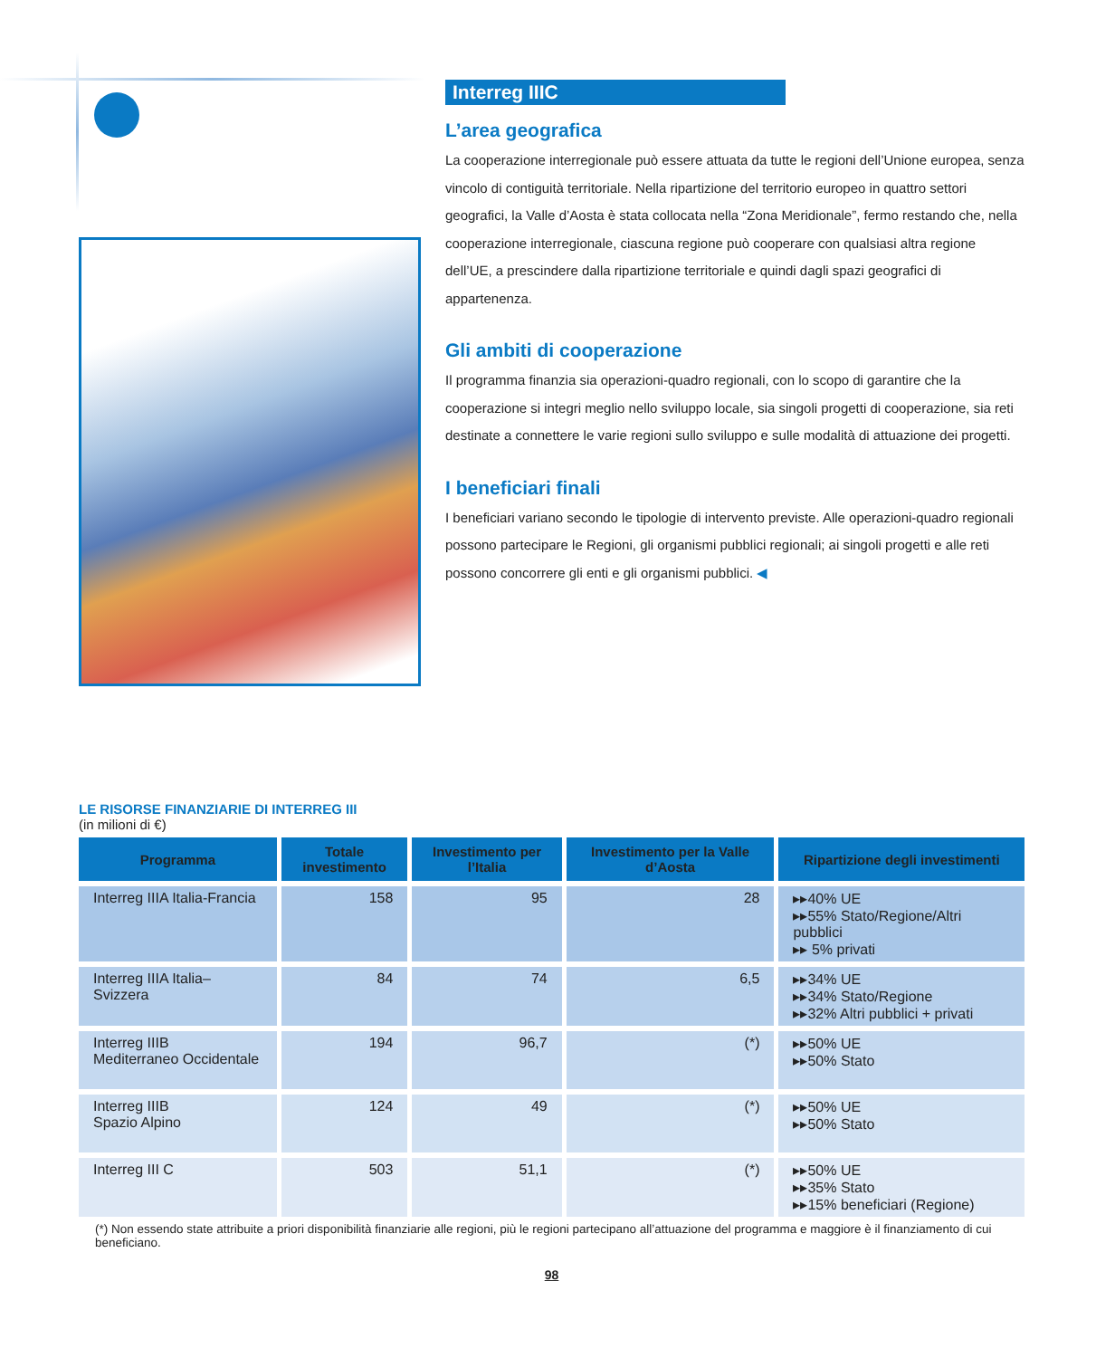Interreg IIIC
L’area geografica
La cooperazione interregionale può essere attuata da tutte le regioni dell’Unione europea, senza vincolo di contiguità territoriale. Nella ripartizione del territorio europeo in quattro settori geografici, la Valle d’Aosta è stata collocata nella “Zona Meridionale”, fermo restando che, nella cooperazione interregionale, ciascuna regione può cooperare con qualsiasi altra regione dell’UE, a prescindere dalla ripartizione territoriale e quindi dagli spazi geografici di appartenenza.
Gli ambiti di cooperazione
Il programma finanzia sia operazioni-quadro regionali, con lo scopo di garantire che la cooperazione si integri meglio nello sviluppo locale, sia singoli progetti di cooperazione, sia reti destinate a connettere le varie regioni sullo sviluppo e sulle modalità di attuazione dei progetti.
I beneficiari finali
I beneficiari variano secondo le tipologie di intervento previste. Alle operazioni-quadro regionali possono partecipare le Regioni, gli organismi pubblici regionali; ai singoli progetti e alle reti possono concorrere gli enti e gli organismi pubblici. ◀
LE RISORSE FINANZIARIE DI INTERREG III
(in milioni di €)
| Programma | Totale investimento | Investimento per l’Italia | Investimento per la Valle d’Aosta | Ripartizione degli investimenti |
| --- | --- | --- | --- | --- |
| Interreg IIIA Italia-Francia | 158 | 95 | 28 | ▸▸40% UE ▸▸55% Stato/Regione/Altri pubblici ▸▸ 5% privati |
| Interreg IIIA Italia–Svizzera | 84 | 74 | 6,5 | ▸▸34% UE ▸▸34% Stato/Regione ▸▸32% Altri pubblici + privati |
| Interreg IIIB Mediterraneo Occidentale | 194 | 96,7 | (*) | ▸▸50% UE ▸▸50% Stato |
| Interreg IIIB Spazio Alpino | 124 | 49 | (*) | ▸▸50% UE ▸▸50% Stato |
| Interreg III C | 503 | 51,1 | (*) | ▸▸50% UE ▸▸35% Stato ▸▸15% beneficiari (Regione) |
(*) Non essendo state attribuite a priori disponibilità finanziarie alle regioni, più le regioni partecipano all’attuazione del programma e maggiore è il finanziamento di cui beneficiano.
98